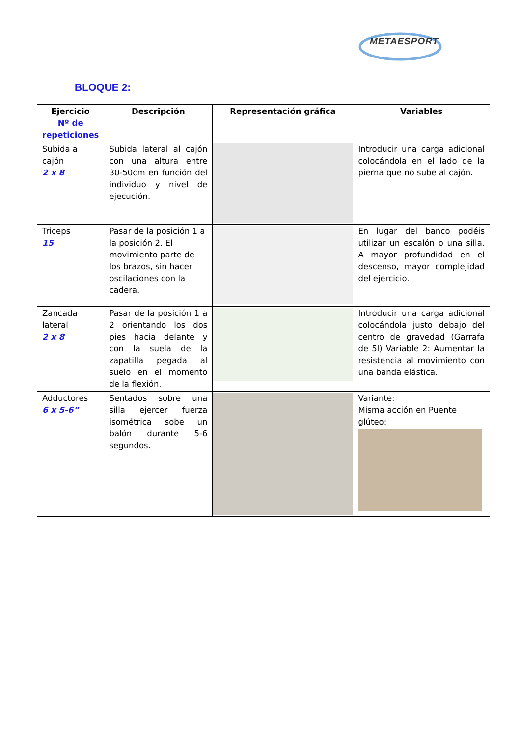METAESPORT
BLOQUE 2:
| Ejercicio Nº de repeticiones | Descripción | Representación gráfica | Variables |
| --- | --- | --- | --- |
| Subida a cajón 2 x 8 | Subida lateral al cajón con una altura entre 30-50cm en función del individuo y nivel de ejecución. | | Introducir una carga adicional colocándola en el lado de la pierna que no sube al cajón. |
| Triceps 15 | Pasar de la posición 1 a la posición 2. El movimiento parte de los brazos, sin hacer oscilaciones con la cadera. | | En lugar del banco podéis utilizar un escalón o una silla. A mayor profundidad en el descenso, mayor complejidad del ejercicio. |
| Zancada lateral 2 x 8 | Pasar de la posición 1 a 2 orientando los dos pies hacia delante y con la suela de la zapatilla pegada al suelo en el momento de la flexión. | | Introducir una carga adicional colocándola justo debajo del centro de gravedad (Garrafa de 5l) Variable 2: Aumentar la resistencia al movimiento con una banda elástica. |
| Adductores 6 x 5-6” | Sentados sobre una silla ejercer fuerza isométrica sobe un balón durante 5-6 segundos. | | Variante: Misma acción en Puente glúteo: |